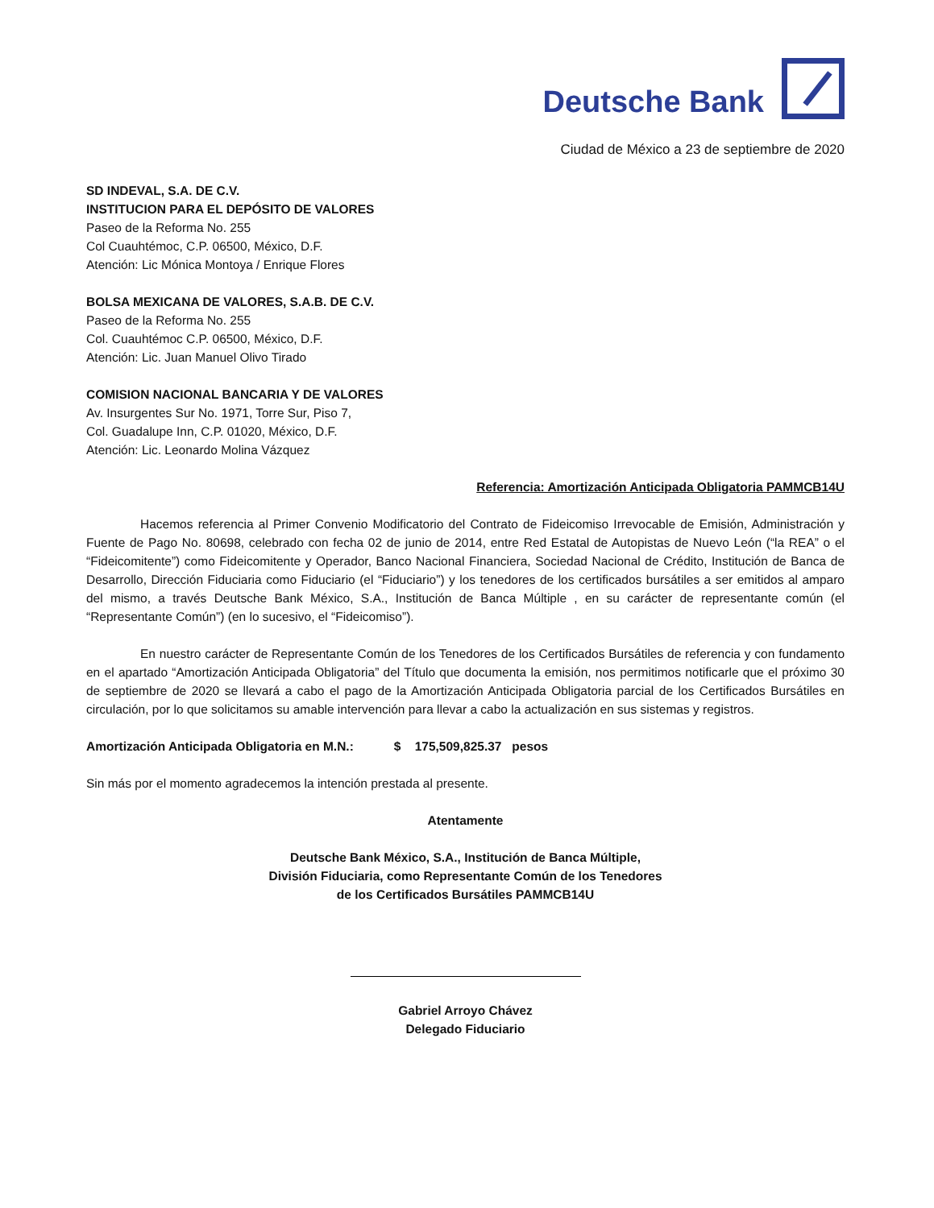Deutsche Bank
Ciudad de México a 23 de septiembre de 2020
SD INDEVAL, S.A. DE C.V.
INSTITUCION PARA EL DEPÓSITO DE VALORES
Paseo de la Reforma No. 255
Col Cuauhtémoc, C.P. 06500, México, D.F.
Atención: Lic Mónica Montoya / Enrique Flores
BOLSA MEXICANA DE VALORES, S.A.B. DE C.V.
Paseo de la Reforma No. 255
Col. Cuauhtémoc C.P. 06500, México, D.F.
Atención: Lic. Juan Manuel Olivo Tirado
COMISION NACIONAL BANCARIA Y DE VALORES
Av. Insurgentes Sur No. 1971, Torre Sur, Piso 7,
Col. Guadalupe Inn, C.P. 01020, México, D.F.
Atención: Lic. Leonardo Molina Vázquez
Referencia: Amortización Anticipada Obligatoria PAMMCB14U
Hacemos referencia al Primer Convenio Modificatorio del Contrato de Fideicomiso Irrevocable de Emisión, Administración y Fuente de Pago No. 80698, celebrado con fecha 02 de junio de 2014, entre Red Estatal de Autopistas de Nuevo León (“la REA” o el “Fideicomitente”) como Fideicomitente y Operador, Banco Nacional Financiera, Sociedad Nacional de Crédito, Institución de Banca de Desarrollo, Dirección Fiduciaria como Fiduciario (el “Fiduciario”) y los tenedores de los certificados bursátiles a ser emitidos al amparo del mismo, a través Deutsche Bank México, S.A., Institución de Banca Múltiple , en su carácter de representante común (el “Representante Común”) (en lo sucesivo, el “Fideicomiso”).
En nuestro carácter de Representante Común de los Tenedores de los Certificados Bursátiles de referencia y con fundamento en el apartado “Amortización Anticipada Obligatoria” del Título que documenta la emisión, nos permitimos notificarle que el próximo 30 de septiembre de 2020 se llevará a cabo el pago de la Amortización Anticipada Obligatoria parcial de los Certificados Bursátiles en circulación, por lo que solicitamos su amable intervención para llevar a cabo la actualización en sus sistemas y registros.
Amortización Anticipada Obligatoria en M.N.: $ 175,509,825.37 pesos
Sin más por el momento agradecemos la intención prestada al presente.
Atentamente
Deutsche Bank México, S.A., Institución de Banca Múltiple,
División Fiduciaria, como Representante Común de los Tenedores
de los Certificados Bursátiles PAMMCB14U
Gabriel Arroyo Chávez
Delegado Fiduciario